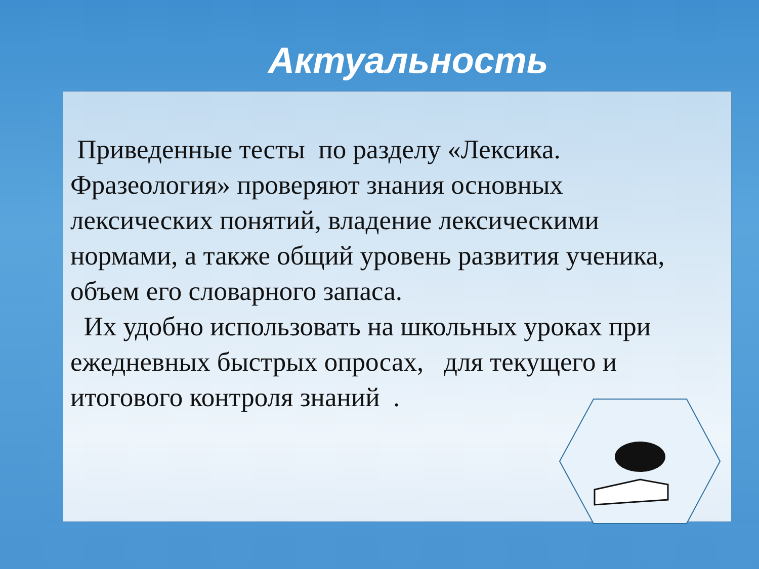Актуальность
Приведенные тесты по разделу «Лексика. Фразеология» проверяют знания основных лексических понятий, владение лексическими нормами, а также общий уровень развития ученика, объем его словарного запаса.
Их удобно использовать на школьных уроках при ежедневных быстрых опросах, для текущего и итогового контроля знаний .